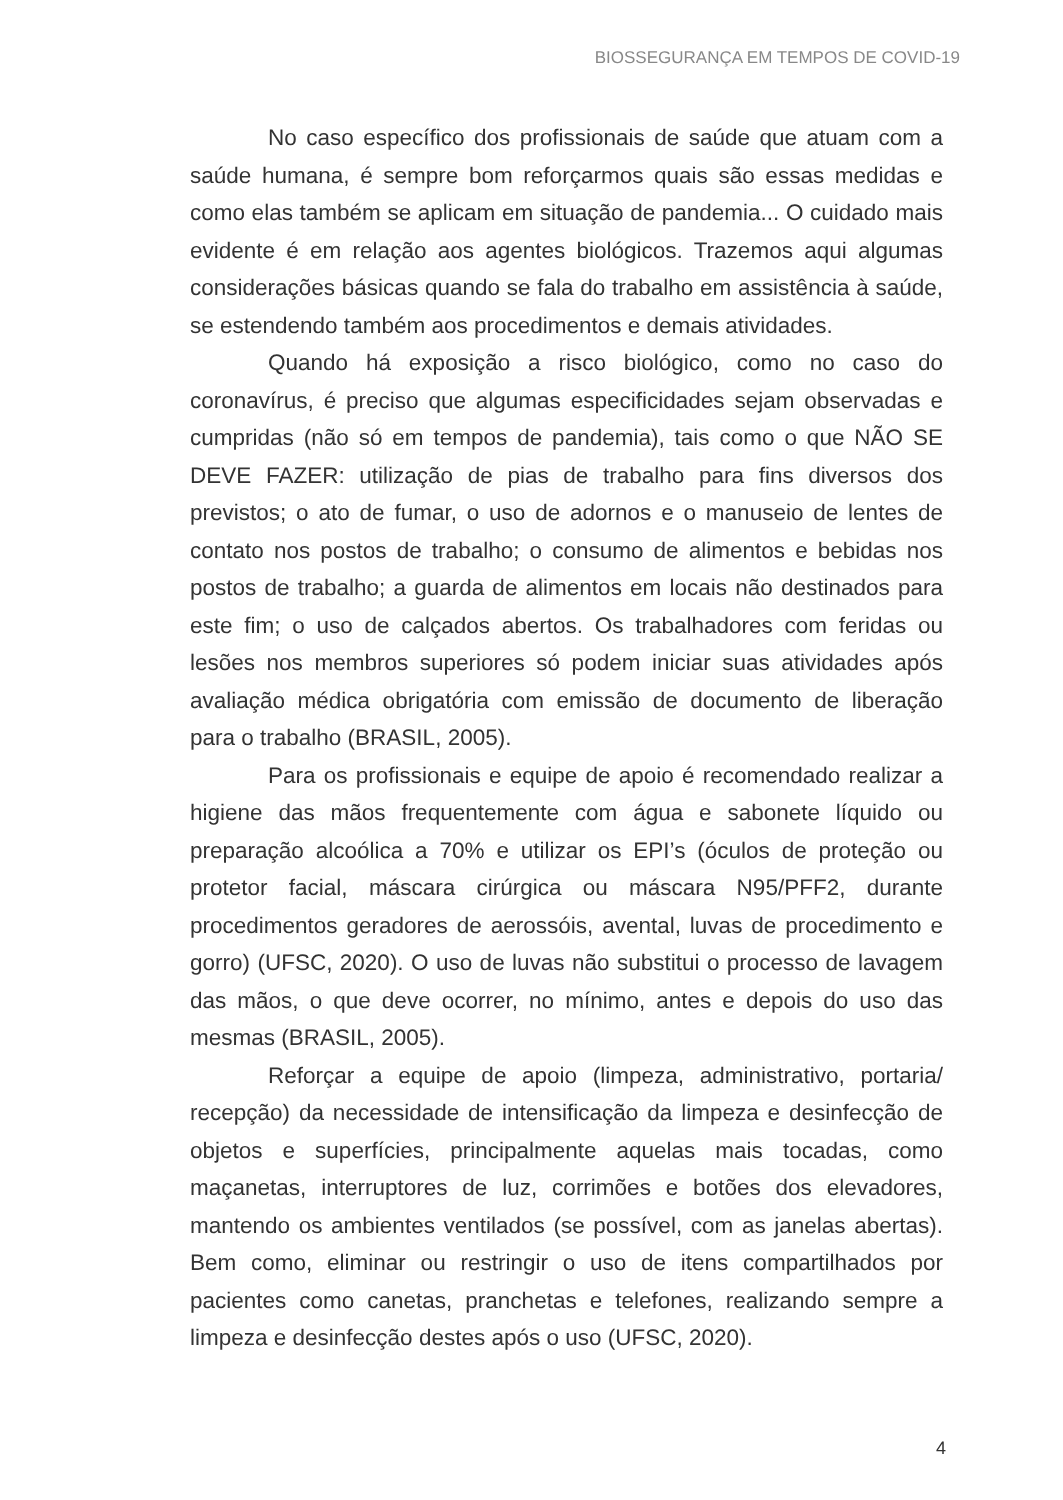BIOSSEGURANÇA EM TEMPOS DE COVID-19
No caso específico dos profissionais de saúde que atuam com a saúde humana, é sempre bom reforçarmos quais são essas medidas e como elas também se aplicam em situação de pandemia... O cuidado mais evidente é em relação aos agentes biológicos. Trazemos aqui algumas considerações básicas quando se fala do trabalho em assistência à saúde, se estendendo também aos procedimentos e demais atividades.
Quando há exposição a risco biológico, como no caso do coronavírus, é preciso que algumas especificidades sejam observadas e cumpridas (não só em tempos de pandemia), tais como o que NÃO SE DEVE FAZER: utilização de pias de trabalho para fins diversos dos previstos; o ato de fumar, o uso de adornos e o manuseio de lentes de contato nos postos de trabalho; o consumo de alimentos e bebidas nos postos de trabalho; a guarda de alimentos em locais não destinados para este fim; o uso de calçados abertos. Os trabalhadores com feridas ou lesões nos membros superiores só podem iniciar suas atividades após avaliação médica obrigatória com emissão de documento de liberação para o trabalho (BRASIL, 2005).
Para os profissionais e equipe de apoio é recomendado realizar a higiene das mãos frequentemente com água e sabonete líquido ou preparação alcoólica a 70% e utilizar os EPI’s (óculos de proteção ou protetor facial, máscara cirúrgica ou máscara N95/PFF2, durante procedimentos geradores de aerossóis, avental, luvas de procedimento e gorro) (UFSC, 2020). O uso de luvas não substitui o processo de lavagem das mãos, o que deve ocorrer, no mínimo, antes e depois do uso das mesmas (BRASIL, 2005).
Reforçar a equipe de apoio (limpeza, administrativo, portaria/ recepção) da necessidade de intensificação da limpeza e desinfecção de objetos e superfícies, principalmente aquelas mais tocadas, como maçanetas, interruptores de luz, corrimões e botões dos elevadores, mantendo os ambientes ventilados (se possível, com as janelas abertas). Bem como, eliminar ou restringir o uso de itens compartilhados por pacientes como canetas, pranchetas e telefones, realizando sempre a limpeza e desinfecção destes após o uso (UFSC, 2020).
4